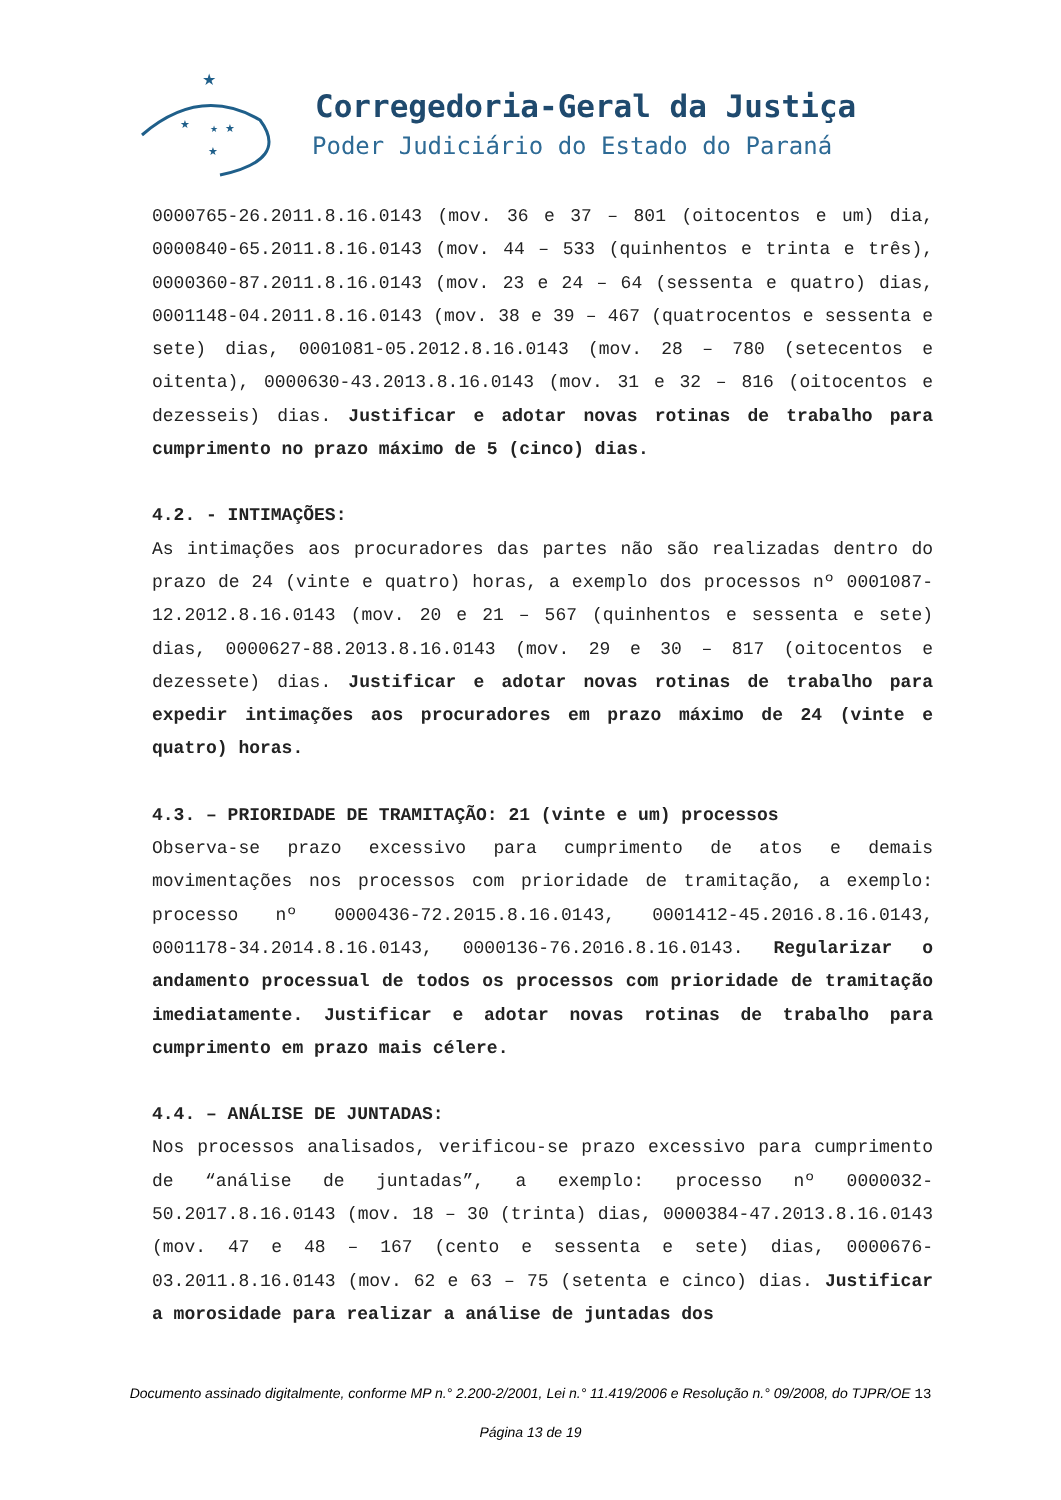★
★
★
★
★
Corregedoria-Geral da Justiça
Poder Judiciário do Estado do Paraná
0000765-26.2011.8.16.0143 (mov. 36 e 37 – 801 (oitocentos e um) dia, 0000840-65.2011.8.16.0143 (mov. 44 – 533 (quinhentos e trinta e três), 0000360-87.2011.8.16.0143 (mov. 23 e 24 – 64 (sessenta e quatro) dias, 0001148-04.2011.8.16.0143 (mov. 38 e 39 – 467 (quatrocentos e sessenta e sete) dias, 0001081-05.2012.8.16.0143 (mov. 28 – 780 (setecentos e oitenta), 0000630-43.2013.8.16.0143 (mov. 31 e 32 – 816 (oitocentos e dezesseis) dias. Justificar e adotar novas rotinas de trabalho para cumprimento no prazo máximo de 5 (cinco) dias.
4.2. - INTIMAÇÕES:
As intimações aos procuradores das partes não são realizadas dentro do prazo de 24 (vinte e quatro) horas, a exemplo dos processos nº 0001087-12.2012.8.16.0143 (mov. 20 e 21 – 567 (quinhentos e sessenta e sete) dias, 0000627-88.2013.8.16.0143 (mov. 29 e 30 – 817 (oitocentos e dezessete) dias. Justificar e adotar novas rotinas de trabalho para expedir intimações aos procuradores em prazo máximo de 24 (vinte e quatro) horas.
4.3. – PRIORIDADE DE TRAMITAÇÃO: 21 (vinte e um) processos
Observa-se prazo excessivo para cumprimento de atos e demais movimentações nos processos com prioridade de tramitação, a exemplo: processo nº 0000436-72.2015.8.16.0143, 0001412-45.2016.8.16.0143, 0001178-34.2014.8.16.0143, 0000136-76.2016.8.16.0143. Regularizar o andamento processual de todos os processos com prioridade de tramitação imediatamente. Justificar e adotar novas rotinas de trabalho para cumprimento em prazo mais célere.
4.4. – ANÁLISE DE JUNTADAS:
Nos processos analisados, verificou-se prazo excessivo para cumprimento de “análise de juntadas”, a exemplo: processo nº 0000032-50.2017.8.16.0143 (mov. 18 – 30 (trinta) dias, 0000384-47.2013.8.16.0143 (mov. 47 e 48 – 167 (cento e sessenta e sete) dias, 0000676-03.2011.8.16.0143 (mov. 62 e 63 – 75 (setenta e cinco) dias. Justificar a morosidade para realizar a análise de juntadas dos
Documento assinado digitalmente, conforme MP n.° 2.200-2/2001, Lei n.° 11.419/2006 e Resolução n.° 09/2008, do TJPR/OE 13
Página 13 de 19